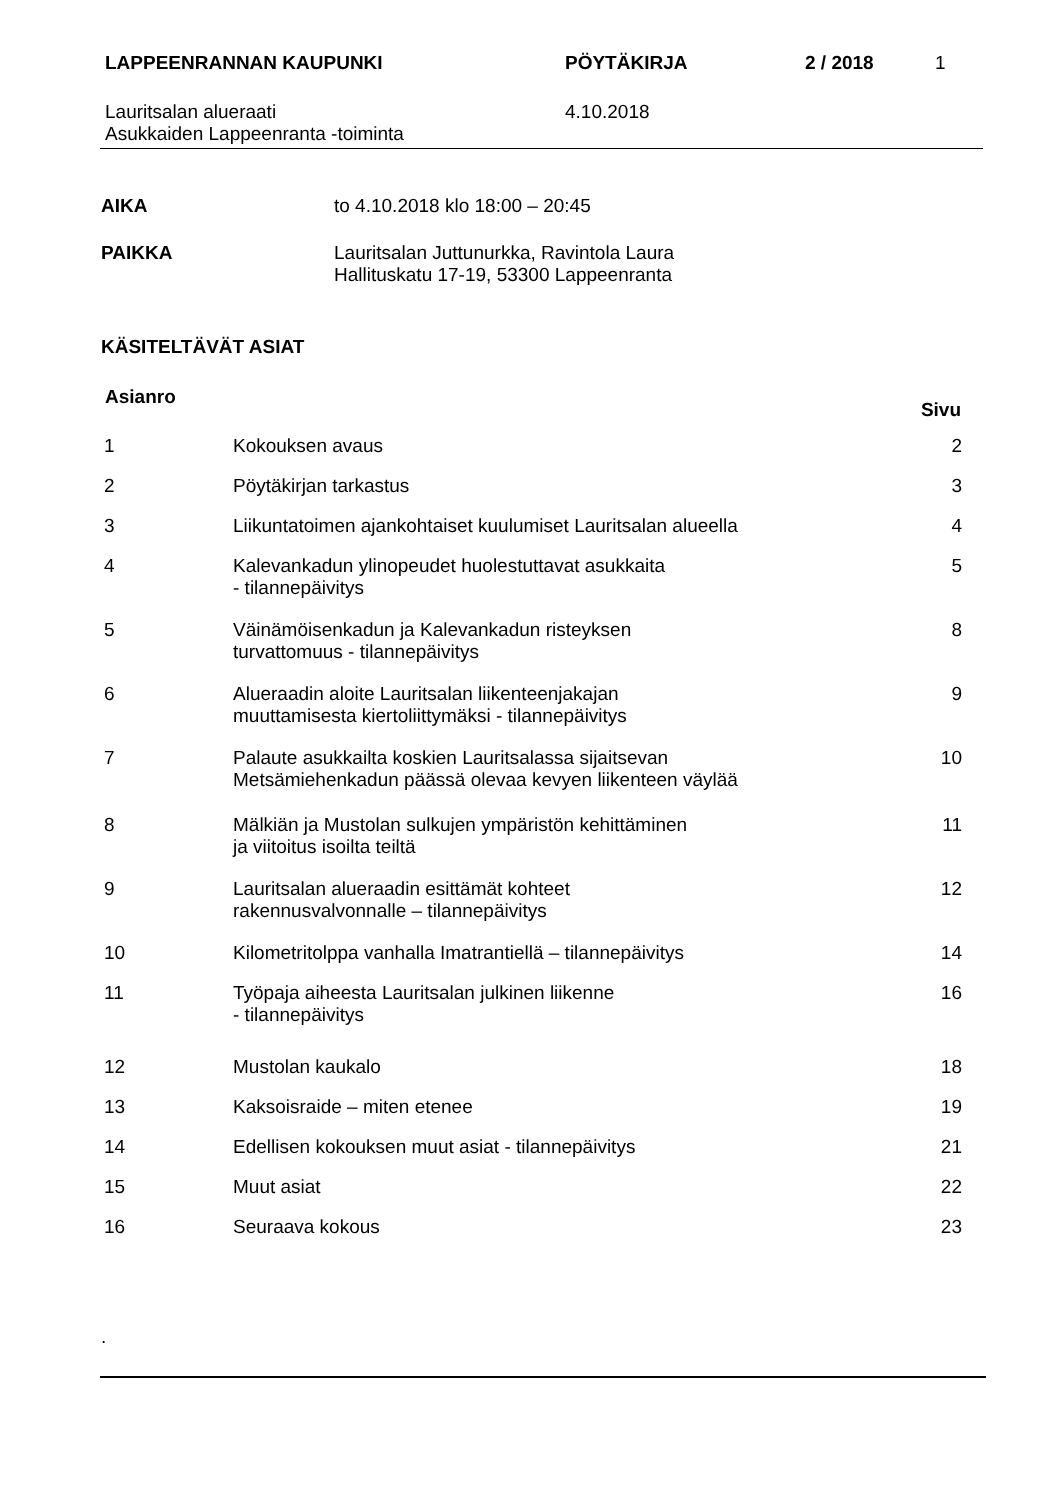| LAPPEENRANNAN KAUPUNKI | PÖYTÄKIRJA | 2 / 2018 | 1 |
| Lauritsalan alueraati Asukkaiden Lappeenranta -toiminta | 4.10.2018 | | |
| AIKA | to 4.10.2018 klo 18:00 – 20:45 |
| PAIKKA | Lauritsalan Juttunurkka, Ravintola Laura Hallituskatu 17-19, 53300 Lappeenranta |
KÄSITELTÄVÄT ASIAT
| Asianro | | Sivu |
| --- | --- | --- |
| 1 | Kokouksen avaus | 2 |
| 2 | Pöytäkirjan tarkastus | 3 |
| 3 | Liikuntatoimen ajankohtaiset kuulumiset Lauritsalan alueella | 4 |
| 4 | Kalevankadun ylinopeudet huolestuttavat asukkaita - tilannepäivitys | 5 |
| 5 | Väinämöisenkadun ja Kalevankadun risteyksen turvattomuus - tilannepäivitys | 8 |
| 6 | Alueraadin aloite Lauritsalan liikenteenjakajan muuttamisesta kiertoliittymäksi - tilannepäivitys | 9 |
| 7 | Palaute asukkailta koskien Lauritsalassa sijaitsevan Metsämiehenkadun päässä olevaa kevyen liikenteen väylää | 10 |
| 8 | Mälkiän ja Mustolan sulkujen ympäristön kehittäminen ja viitoitus isoilta teiltä | 11 |
| 9 | Lauritsalan alueraadin esittämät kohteet rakennusvalvonnalle – tilannepäivitys | 12 |
| 10 | Kilometritolppa vanhalla Imatrantiellä – tilannepäivitys | 14 |
| 11 | Työpaja aiheesta Lauritsalan julkinen liikenne - tilannepäivitys | 16 |
| 12 | Mustolan kaukalo | 18 |
| 13 | Kaksoisraide – miten etenee | 19 |
| 14 | Edellisen kokouksen muut asiat - tilannepäivitys | 21 |
| 15 | Muut asiat | 22 |
| 16 | Seuraava kokous | 23 |
.